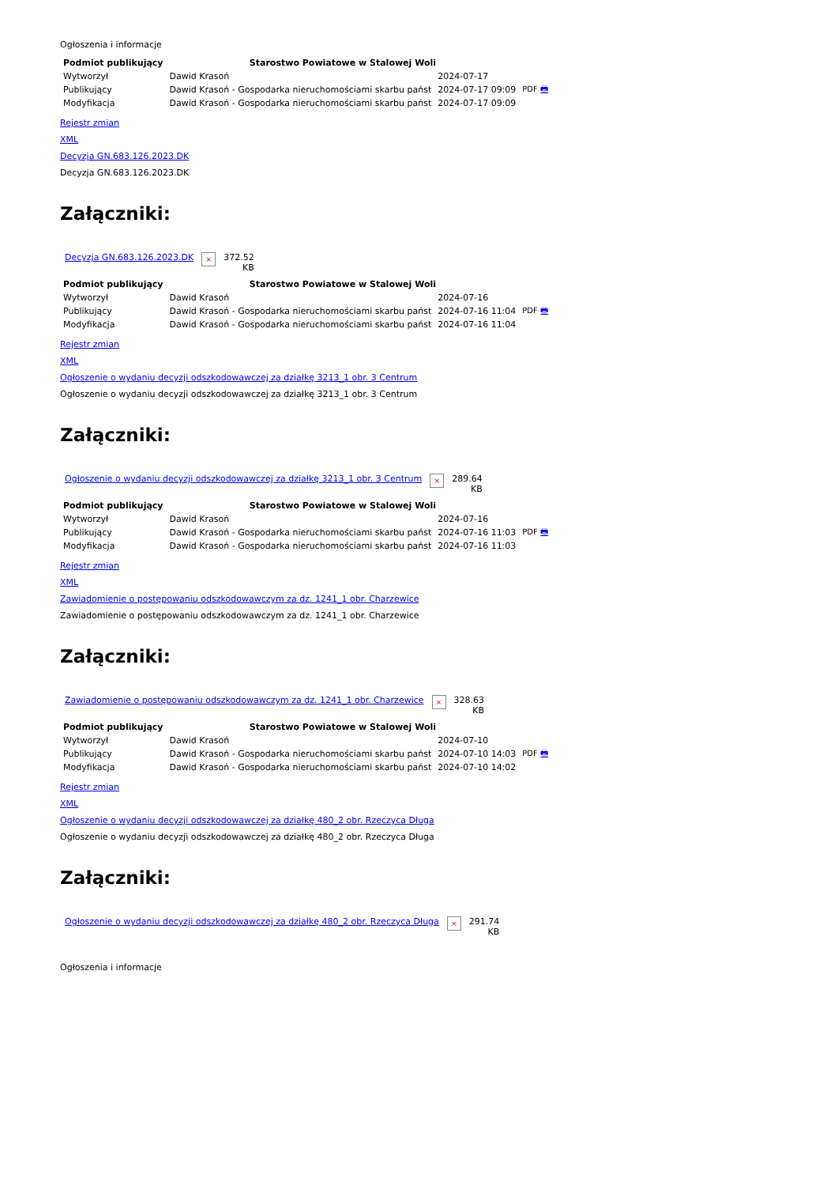Ogłoszenia i informacje
| Podmiot publikujący | Starostwo Powiatowe w Stalowej Woli | | |
| Wytworzył | Dawid Krasoń | 2024-07-17 | PDF 🖶 |
| Publikujący | Dawid Krasoń - Gospodarka nieruchomościami skarbu państ | 2024-07-17 09:09 | |
| Modyfikacja | Dawid Krasoń - Gospodarka nieruchomościami skarbu państ | 2024-07-17 09:09 | |
Rejestr zmian
XML
Decyzja GN.683.126.2023.DK
Decyzja GN.683.126.2023.DK
Załączniki:
| Decyzja GN.683.126.2023.DK | × | 372.52 KB |
| Podmiot publikujący | Starostwo Powiatowe w Stalowej Woli | | |
| Wytworzył | Dawid Krasoń | 2024-07-16 | PDF 🖶 |
| Publikujący | Dawid Krasoń - Gospodarka nieruchomościami skarbu państ | 2024-07-16 11:04 | |
| Modyfikacja | Dawid Krasoń - Gospodarka nieruchomościami skarbu państ | 2024-07-16 11:04 | |
Rejestr zmian
XML
Ogłoszenie o wydaniu decyzji odszkodowawczej za działkę 3213_1 obr. 3 Centrum
Ogłoszenie o wydaniu decyzji odszkodowawczej za działkę 3213_1 obr. 3 Centrum
Załączniki:
| Ogłoszenie o wydaniu decyzji odszkodowawczej za działkę 3213_1 obr. 3 Centrum | × | 289.64 KB |
| Podmiot publikujący | Starostwo Powiatowe w Stalowej Woli | | |
| Wytworzył | Dawid Krasoń | 2024-07-16 | PDF 🖶 |
| Publikujący | Dawid Krasoń - Gospodarka nieruchomościami skarbu państ | 2024-07-16 11:03 | |
| Modyfikacja | Dawid Krasoń - Gospodarka nieruchomościami skarbu państ | 2024-07-16 11:03 | |
Rejestr zmian
XML
Zawiadomienie o postępowaniu odszkodowawczym za dz. 1241_1 obr. Charzewice
Zawiadomienie o postępowaniu odszkodowawczym za dz. 1241_1 obr. Charzewice
Załączniki:
| Zawiadomienie o postępowaniu odszkodowawczym za dz. 1241_1 obr. Charzewice | × | 328.63 KB |
| Podmiot publikujący | Starostwo Powiatowe w Stalowej Woli | | |
| Wytworzył | Dawid Krasoń | 2024-07-10 | PDF 🖶 |
| Publikujący | Dawid Krasoń - Gospodarka nieruchomościami skarbu państ | 2024-07-10 14:03 | |
| Modyfikacja | Dawid Krasoń - Gospodarka nieruchomościami skarbu państ | 2024-07-10 14:02 | |
Rejestr zmian
XML
Ogłoszenie o wydaniu decyzji odszkodowawczej za działkę 480_2 obr. Rzeczyca Długa
Ogłoszenie o wydaniu decyzji odszkodowawczej za działkę 480_2 obr. Rzeczyca Długa
Załączniki:
| Ogłoszenie o wydaniu decyzji odszkodowawczej za działkę 480_2 obr. Rzeczyca Długa | × | 291.74 KB |
Ogłoszenia i informacje